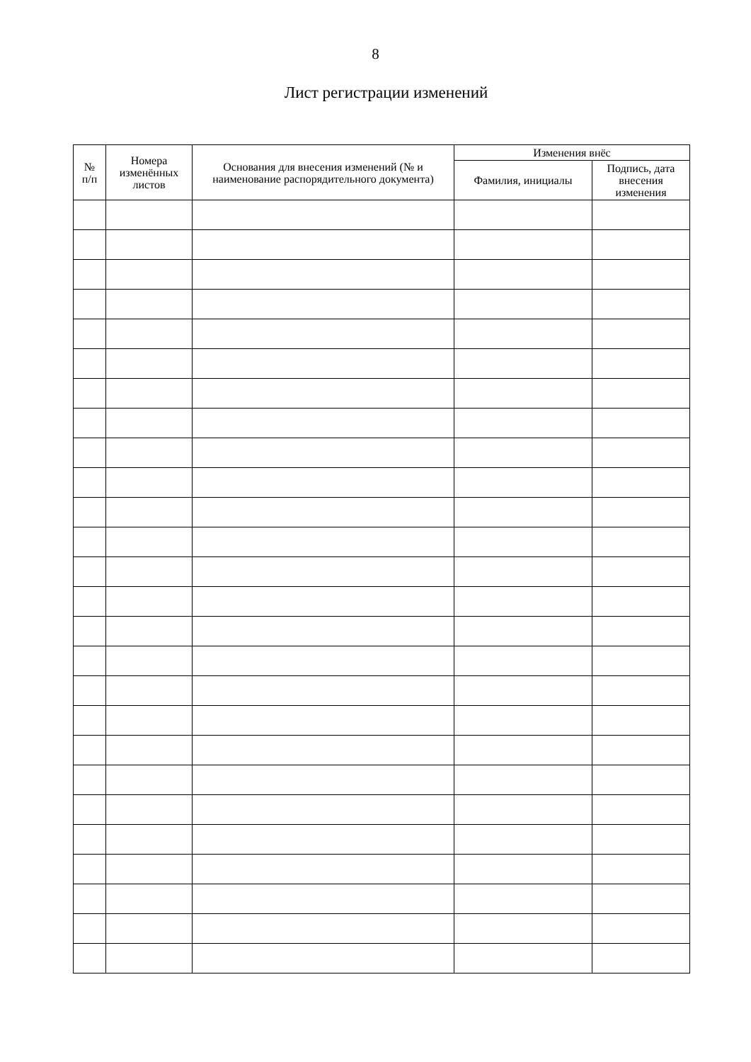8
Лист регистрации изменений
| № п/п | Номера изменённых листов | Основания для внесения изменений (№ и наименование распорядительного документа) | Изменения внёс | |
| --- | --- | --- | --- | --- |
| | | | Фамилия, инициалы | Подпись, дата внесения изменения |